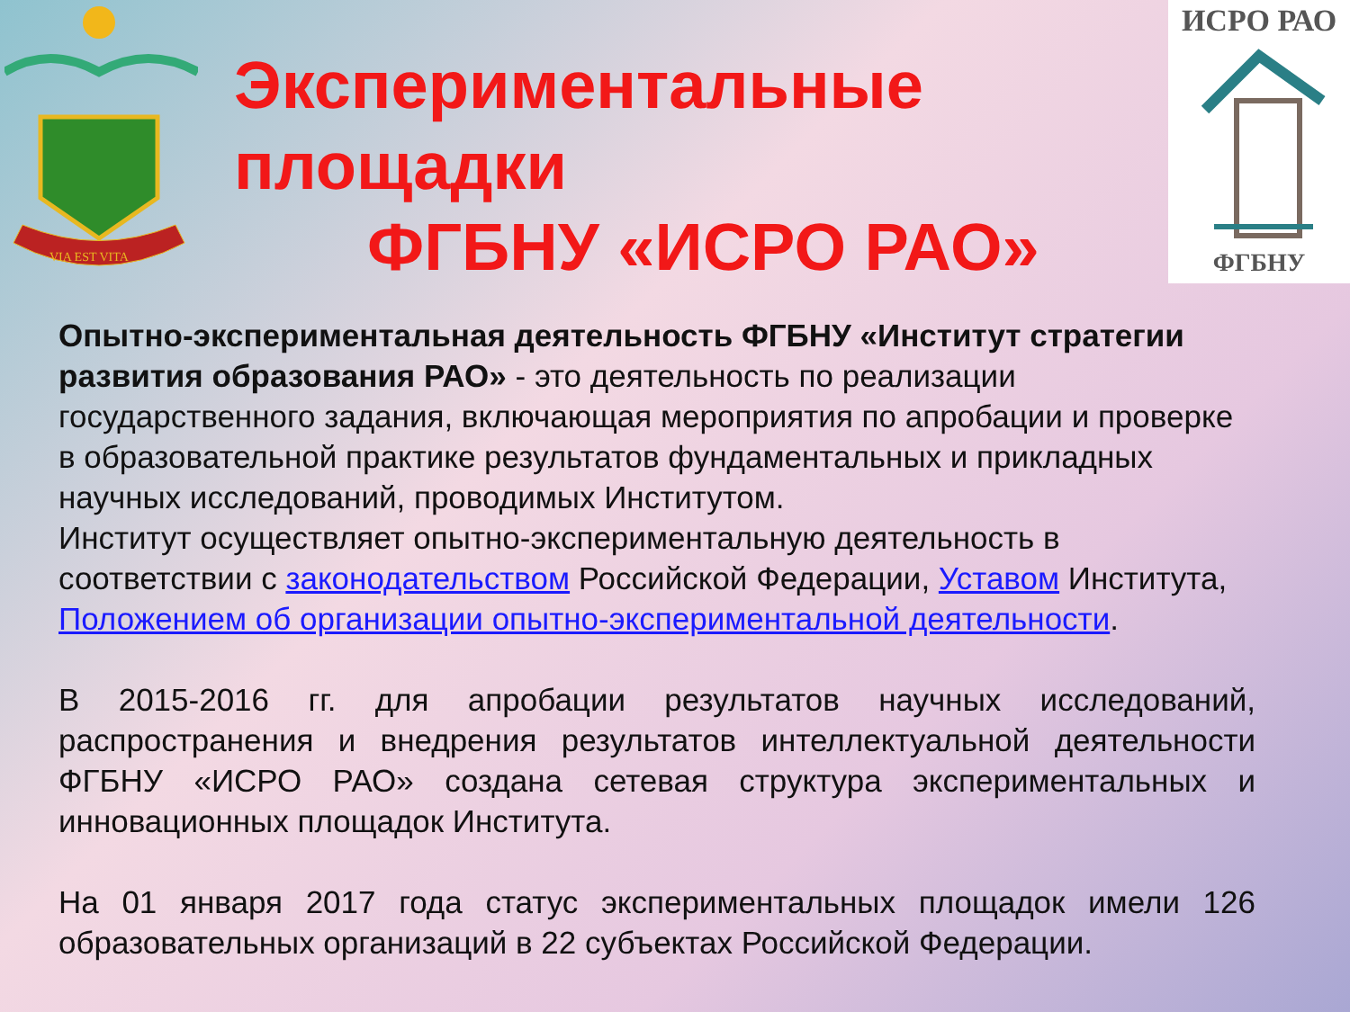VIA EST VITA
Экспериментальные
площадки
ФГБНУ «ИСРО РАО»
ИСРО РАО
ФГБНУ
Опытно-экспериментальная деятельность ФГБНУ «Институт стратегии развития образования РАО» - это деятельность по реализации государственного задания, включающая мероприятия по апробации и проверке в образовательной практике результатов фундаментальных и прикладных научных исследований, проводимых Институтом.
Институт осуществляет опытно-экспериментальную деятельность в соответствии с законодательством Российской Федерации, Уставом Института, Положением об организации опытно-экспериментальной деятельности.
В 2015-2016 гг. для апробации результатов научных исследований, распространения и внедрения результатов интеллектуальной деятельности ФГБНУ «ИСРО РАО» создана сетевая структура экспериментальных и инновационных площадок Института.
На 01 января 2017 года статус экспериментальных площадок имели 126 образовательных организаций в 22 субъектах Российской Федерации.